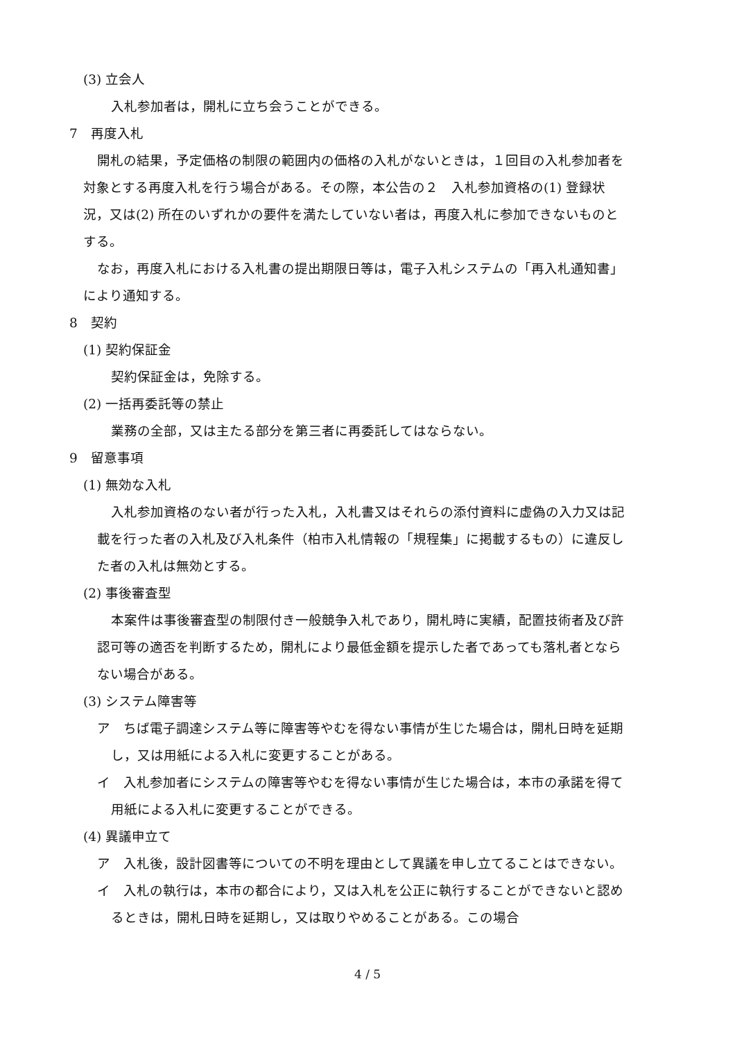(3) 立会人
入札参加者は，開札に立ち会うことができる。
7　再度入札
開札の結果，予定価格の制限の範囲内の価格の入札がないときは，１回目の入札参加者を対象とする再度入札を行う場合がある。その際，本公告の２　入札参加資格の(1) 登録状況，又は(2) 所在のいずれかの要件を満たしていない者は，再度入札に参加できないものとする。
なお，再度入札における入札書の提出期限日等は，電子入札システムの「再入札通知書」により通知する。
8　契約
(1) 契約保証金
契約保証金は，免除する。
(2) 一括再委託等の禁止
業務の全部，又は主たる部分を第三者に再委託してはならない。
9　留意事項
(1) 無効な入札
入札参加資格のない者が行った入札，入札書又はそれらの添付資料に虚偽の入力又は記載を行った者の入札及び入札条件（柏市入札情報の「規程集」に掲載するもの）に違反した者の入札は無効とする。
(2) 事後審査型
本案件は事後審査型の制限付き一般競争入札であり，開札時に実績，配置技術者及び許認可等の適否を判断するため，開札により最低金額を提示した者であっても落札者とならない場合がある。
(3) システム障害等
ア　ちば電子調達システム等に障害等やむを得ない事情が生じた場合は，開札日時を延期し，又は用紙による入札に変更することがある。
イ　入札参加者にシステムの障害等やむを得ない事情が生じた場合は，本市の承諾を得て用紙による入札に変更することができる。
(4) 異議申立て
ア　入札後，設計図書等についての不明を理由として異議を申し立てることはできない。
イ　入札の執行は，本市の都合により，又は入札を公正に執行することができないと認めるときは，開札日時を延期し，又は取りやめることがある。この場合
4 / 5